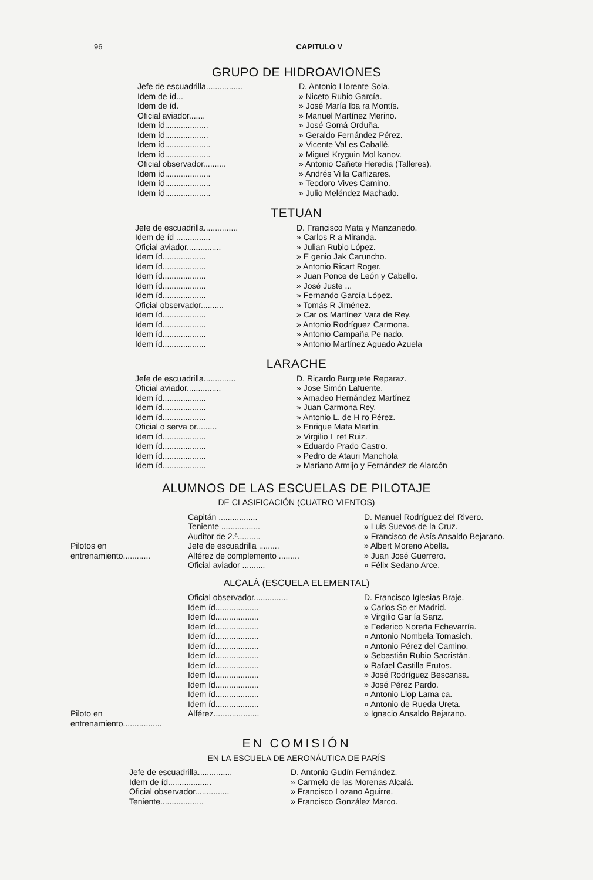96 CAPITULO V
GRUPO DE HIDROAVIONES
| Jefe de escuadrilla................ | D. Antonio Llorente Sola. |
| Idem de íd... | » Niceto Rubio García. |
| Idem de íd. | » José María Iba ra Montís. |
| Oficial aviador....... | » Manuel Martínez Merino. |
| Idem íd................... | » José Gomá Orduña. |
| Idem íd................... | » Geraldo Fernández Pérez. |
| Idem íd.................... | » Vicente Val es Caballé. |
| Idem íd.................... | » Miguel Kryguin Mol kanov. |
| Oficial observador.......... | » Antonio Cañete Heredia (Talleres). |
| Idem íd.................... | » Andrés Vi la Cañizares. |
| Idem íd.................... | » Teodoro Vives Camino. |
| Idem íd.................... | » Julio Meléndez Machado. |
TETUAN
| Jefe de escuadrilla............... | D. Francisco Mata y Manzanedo. |
| Idem de íd ............... | » Carlos R a Miranda. |
| Oficial aviador............... | » Julian Rubio López. |
| Idem íd................... | » E genio Jak Caruncho. |
| Idem íd................... | » Antonio Ricart Roger. |
| Idem íd................... | » Juan Ponce de León y Cabello. |
| Idem íd................... | » José Juste ... |
| Idem íd................... | » Fernando García López. |
| Oficial observador.......... | » Tomás R Jiménez. |
| Idem íd................... | » Car os Martínez Vara de Rey. |
| Idem íd................... | » Antonio Rodríguez Carmona. |
| Idem íd................... | » Antonio Campaña Pe nado. |
| Idem íd................... | » Antonio Martínez Aguado Azuela |
LARACHE
| Jefe de escuadrilla.............. | D. Ricardo Burguete Reparaz. |
| Oficial aviador............... | » Jose Simón Lafuente. |
| Idem íd................... | » Amadeo Hernández Martínez |
| Idem íd................... | » Juan Carmona Rey. |
| Idem íd................... | » Antonio L. de H ro Pérez. |
| Oficial o serva or......... | » Enrique Mata Martín. |
| Idem íd................... | » Virgilio L ret Ruiz. |
| Idem íd................... | » Eduardo Prado Castro. |
| Idem íd................... | » Pedro de Atauri Manchola |
| Idem íd................... | » Mariano Armijo y Fernández de Alarcón |
ALUMNOS DE LAS ESCUELAS DE PILOTAJE
DE CLASIFICACIÓN (CUATRO VIENTOS)
| | Capitán ................. | D. Manuel Rodríguez del Rivero. |
| | Teniente ................. | » Luis Suevos de la Cruz. |
| | Auditor de 2.ª.......... | » Francisco de Asís Ansaldo Bejarano. |
| Pilotos en entrenamiento............ | Jefe de escuadrilla ......... | » Albert Moreno Abella. |
| | Alférez de complemento ......... | » Juan José Guerrero. |
| | Oficial aviador .......... | » Félix Sedano Arce. |
ALCALÁ (ESCUELA ELEMENTAL)
| | Oficial observador............... | D. Francisco Iglesias Braje. |
| | Idem íd................... | » Carlos So er Madrid. |
| | Idem íd................... | » Virgilio Gar ía Sanz. |
| | Idem íd................... | » Federico Noreña Echevarría. |
| | Idem íd................... | » Antonio Nombela Tomasich. |
| | Idem íd................... | » Antonio Pérez del Camino. |
| | Idem íd................... | » Sebastián Rubio Sacristán. |
| | Idem íd................... | » Rafael Castilla Frutos. |
| | Idem íd................... | » José Rodríguez Bescansa. |
| | Idem íd................... | » José Pérez Pardo. |
| | Idem íd................... | » Antonio Llop Lama ca. |
| | Idem íd................... | » Antonio de Rueda Ureta. |
| Piloto en entrenamiento................. | Alférez.................... | » Ignacio Ansaldo Bejarano. |
EN COMISIÓN
EN LA ESCUELA DE AERONÁUTICA DE PARÍS
| Jefe de escuadrilla............... | D. Antonio Gudín Fernández. |
| Idem de íd................... | » Carmelo de las Morenas Alcalá. |
| Oficial observador............... | » Francisco Lozano Aguirre. |
| Teniente................... | » Francisco González Marco. |